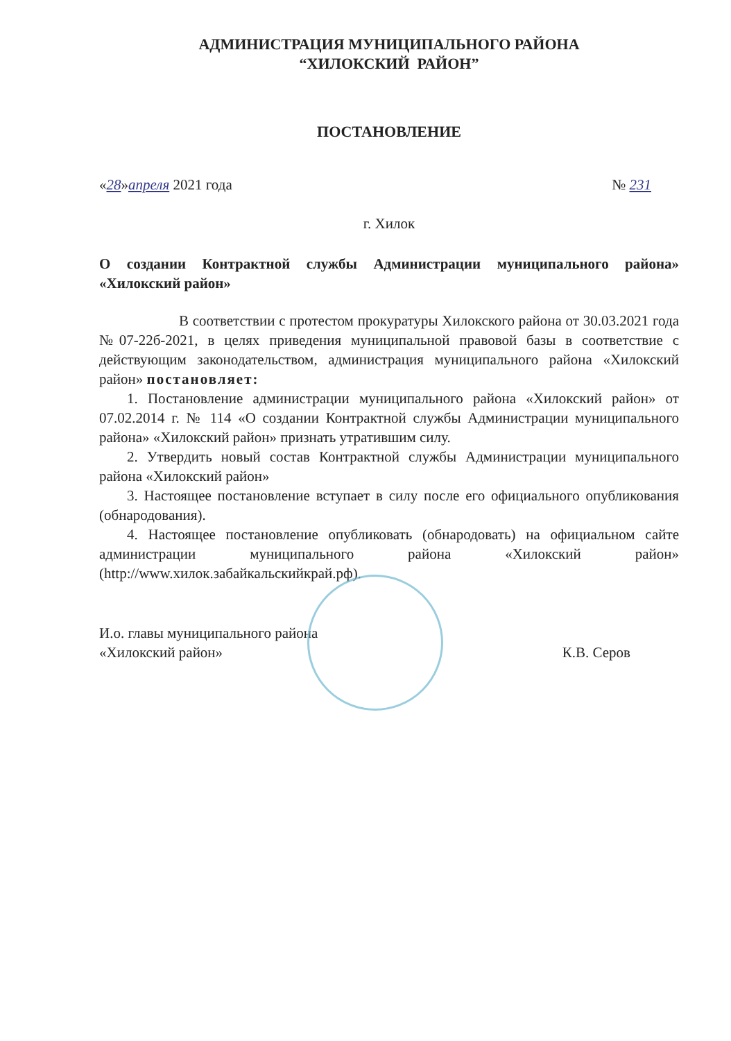АДМИНИСТРАЦИЯ МУНИЦИПАЛЬНОГО РАЙОНА
“ХИЛОКСКИЙ РАЙОН”
ПОСТАНОВЛЕНИЕ
«28»апреля 2021 года № 231
г. Хилок
О создании Контрактной службы Администрации муниципального района» «Хилокский район»
В соответствии с протестом прокуратуры Хилокского района от 30.03.2021 года №07-22б-2021, в целях приведения муниципальной правовой базы в соответствие с действующим законодательством, администрация муниципального района «Хилокский район» постановляет:
1. Постановление администрации муниципального района «Хилокский район» от 07.02.2014 г. № 114 «О создании Контрактной службы Администрации муниципального района» «Хилокский район» признать утратившим силу.
2. Утвердить новый состав Контрактной службы Администрации муниципального района «Хилокский район»
3. Настоящее постановление вступает в силу после его официального опубликования (обнародования).
4. Настоящее постановление опубликовать (обнародовать) на официальном сайте администрации муниципального района «Хилокский район» (http://www.хилок.забайкальскийкрай.рф).
И.о. главы муниципального района
«Хилокский район» К.В. Серов